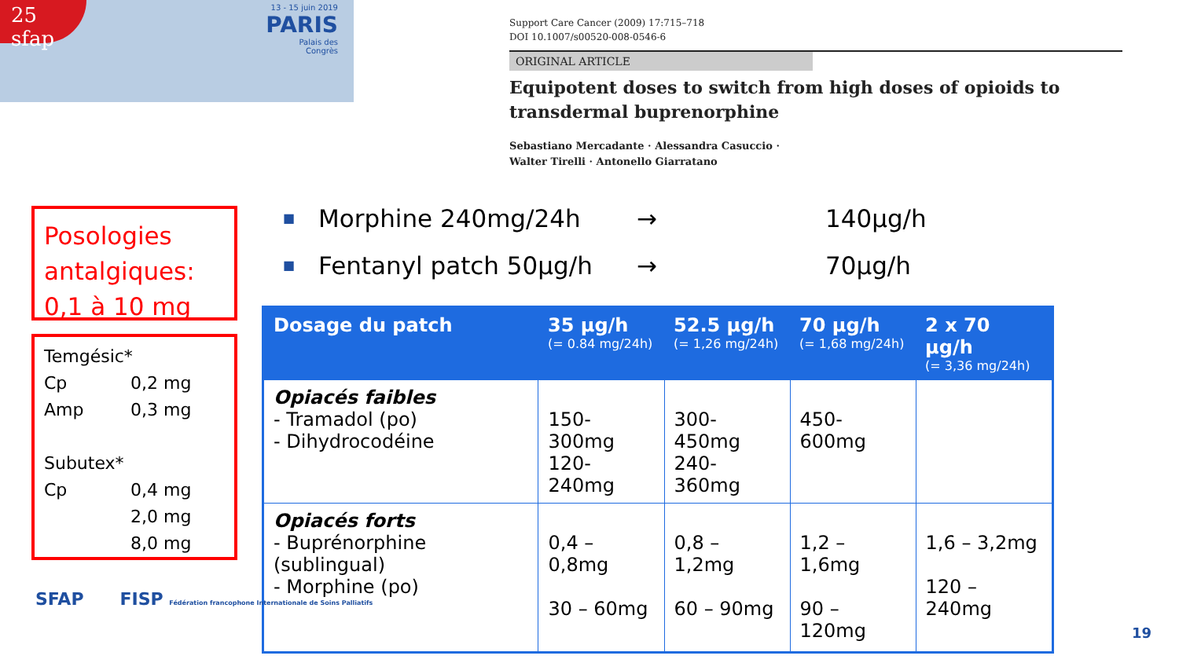25 sfap
13 - 15 juin 2019
PARIS
Palais des
Congrès
Support Care Cancer (2009) 17:715–718
DOI 10.1007/s00520-008-0546-6
ORIGINAL ARTICLE
Equipotent doses to switch from high doses of opioids to transdermal buprenorphine
Sebastiano Mercadante · Alessandra Casuccio ·
Walter Tirelli · Antonello Giarratano
Posologies antalgiques:
0,1 à 10 mg
Temgésic*
Cp 0,2 mg
Amp 0,3 mg
Subutex*
Cp 0,4 mg
2,0 mg
8,0 mg
■ Morphine 240mg/24h → 140µg/h
■ Fentanyl patch 50µg/h → 70µg/h
| Dosage du patch | 35 µg/h (= 0.84 mg/24h) | 52.5 µg/h (= 1,26 mg/24h) | 70 µg/h (= 1,68 mg/24h) | 2 x 70 µg/h (= 3,36 mg/24h) |
| --- | --- | --- | --- | --- |
| Opiacés faibles - Tramadol (po) - Dihydrocodéine | 150-300mg 120-240mg | 300-450mg 240-360mg | 450-600mg | |
| Opiacés forts - Buprénorphine (sublingual) - Morphine (po) | 0,4 – 0,8mg 30 – 60mg | 0,8 – 1,2mg 60 – 90mg | 1,2 – 1,6mg 90 – 120mg | 1,6 – 3,2mg 120 – 240mg |
SFAP FISP Fédération francophone Internationale de Soins Palliatifs
19